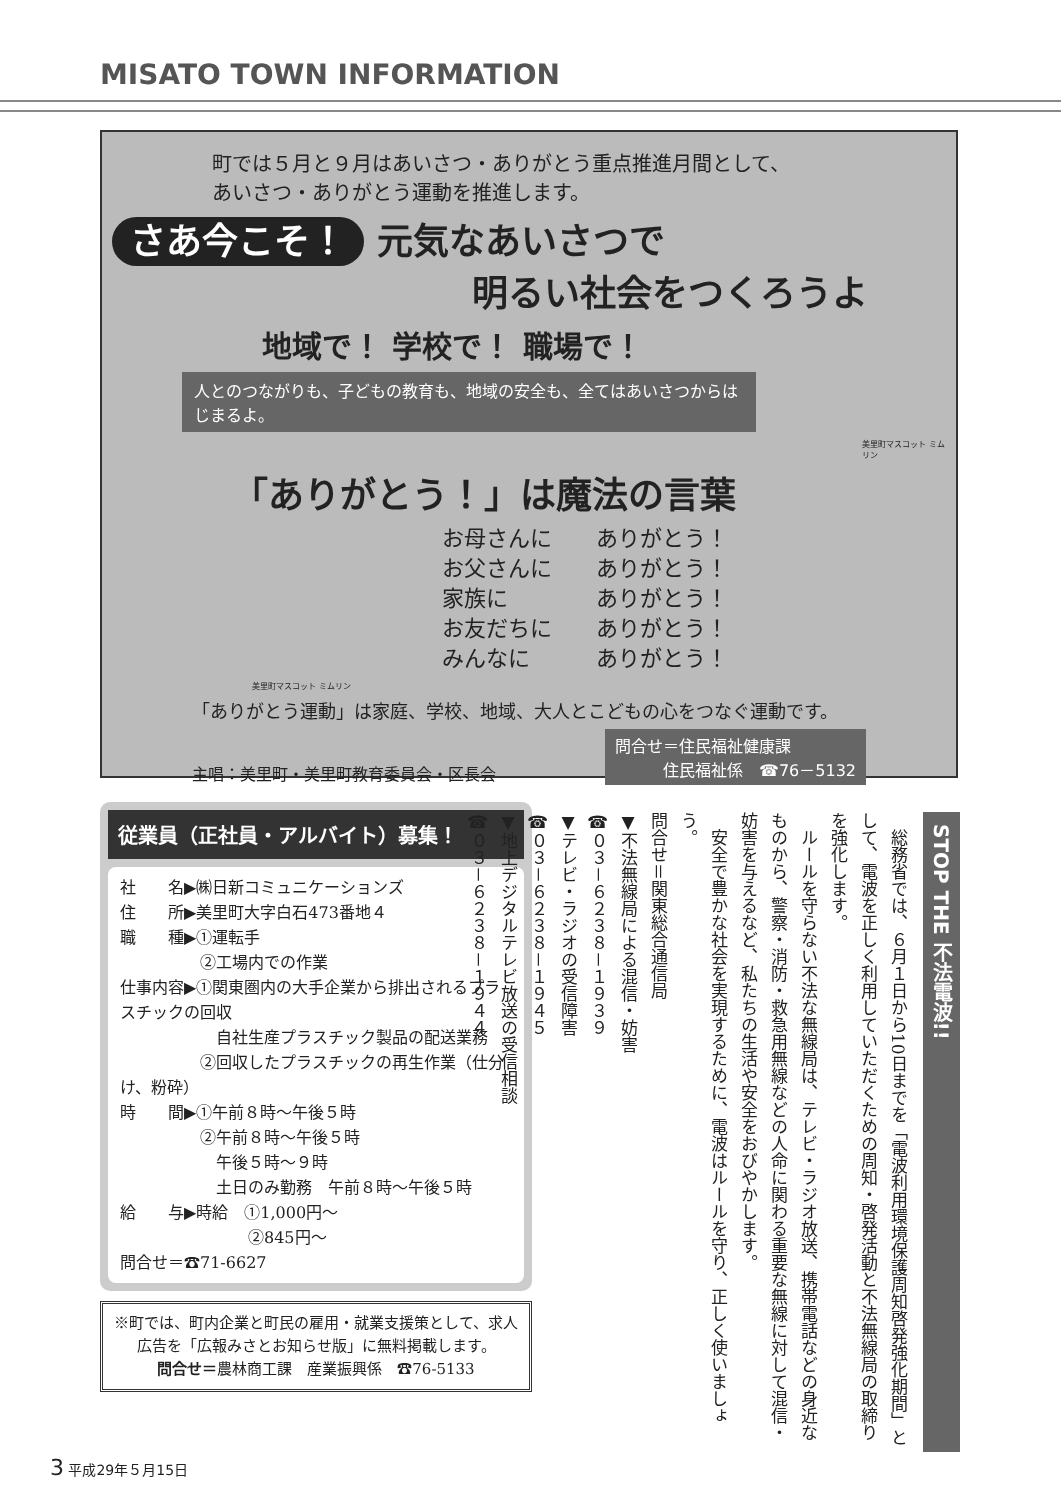MISATO TOWN INFORMATION
町では５月と９月はあいさつ・ありがとう重点推進月間として、
あいさつ・ありがとう運動を推進します。
さあ今こそ！ 元気なあいさつで
明るい社会をつくろうよ
地域で！ 学校で！ 職場で！
人とのつながりも、子どもの教育も、地域の安全も、全てはあいさつからはじまるよ。
美里町マスコット ミムリン
「ありがとう！」は魔法の言葉
お母さんに　　ありがとう！
お父さんに　　ありがとう！
家族に　　　　ありがとう！
お友だちに　　ありがとう！
みんなに　　　ありがとう！
美里町マスコット ミムリン
「ありがとう運動」は家庭、学校、地域、大人とこどもの心をつなぐ運動です。
主唱：美里町・美里町教育委員会・区長会 問合せ＝住民福祉健康課
　　　住民福祉係　☎76－5132
従業員（正社員・アルバイト）募集！
社　　名▶㈱日新コミュニケーションズ
住　　所▶美里町大字白石473番地４
職　　種▶①運転手
　　　　　②工場内での作業
仕事内容▶①関東圏内の大手企業から排出されるプラスチックの回収
　　　　　　自社生産プラスチック製品の配送業務
　　　　　②回収したプラスチックの再生作業（仕分け、粉砕）
時　　間▶①午前８時～午後５時
　　　　　②午前８時～午後５時
　　　　　　午後５時～９時
　　　　　　土日のみ勤務　午前８時～午後５時
給　　与▶時給　①1,000円～
　　　　　　　　②845円～
問合せ＝☎71-6627
※町では、町内企業と町民の雇用・就業支援策として、求人広告を「広報みさとお知らせ版」に無料掲載します。
問合せ＝農林商工課　産業振興係　☎76-5133
STOP THE 不法電波!!
　総務省では、６月１日から10日までを「電波利用環境保護周知啓発強化期間」として、電波を正しく利用していただくための周知・啓発活動と不法無線局の取締りを強化します。
　ルールを守らない不法な無線局は、テレビ・ラジオ放送、携帯電話などの身近なものから、警察・消防・救急用無線などの人命に関わる重要な無線に対して混信・妨害を与えるなど、私たちの生活や安全をおびやかします。
　安全で豊かな社会を実現するために、電波はルールを守り、正しく使いましょう。
問合せ＝関東総合通信局
▼不法無線局による混信・妨害
☎０３－６２３８－１９３９
▼テレビ・ラジオの受信障害
☎０３－６２３８－１９４５
▼地上デジタルテレビ放送の受信相談
☎０３－６２３８－１９４４
3 平成29年５月15日